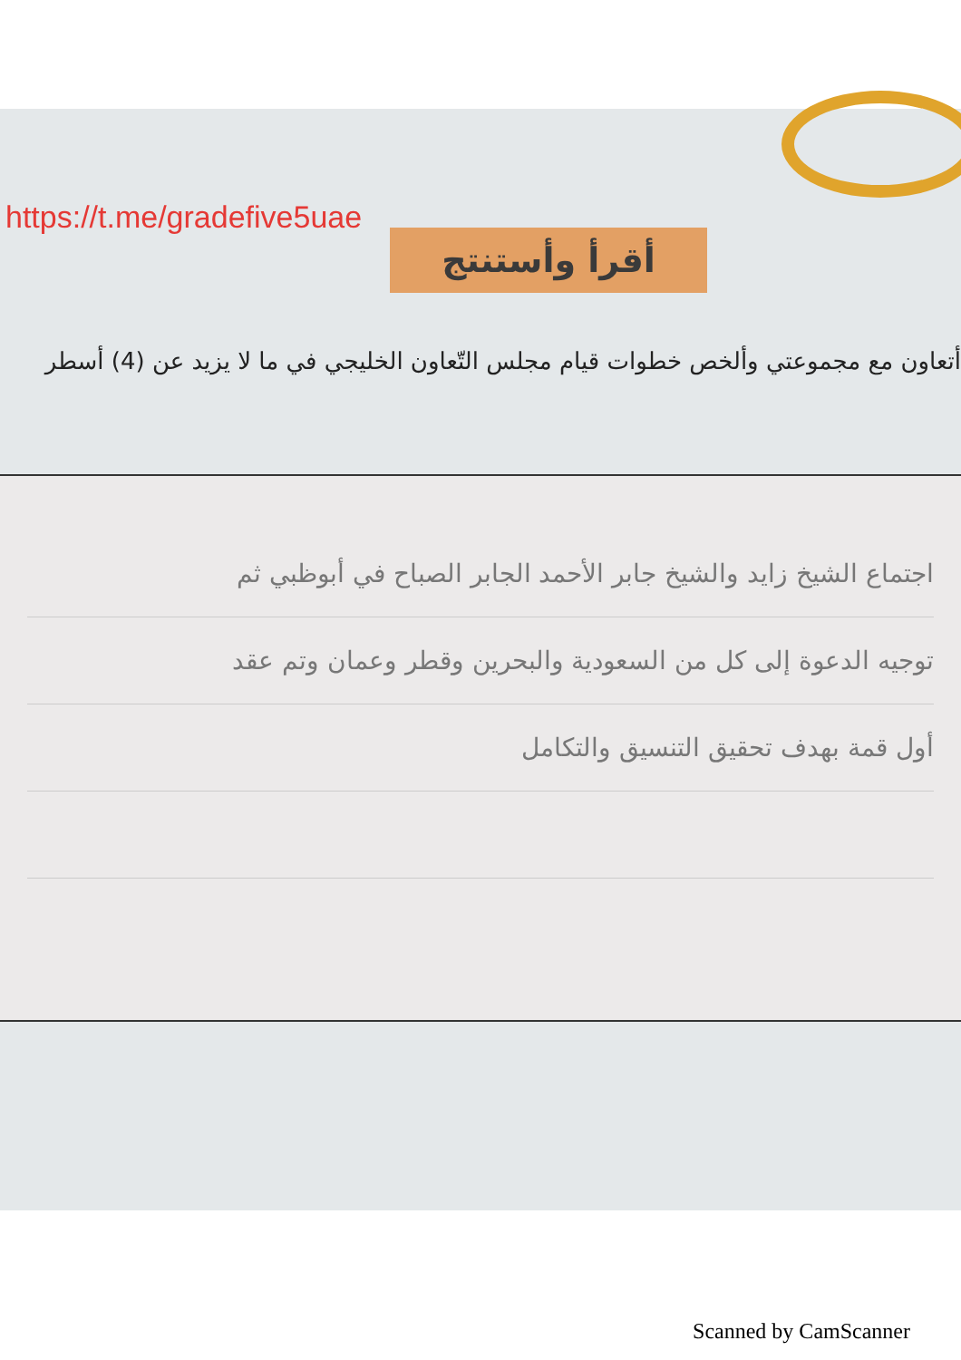https://t.me/gradefive5uae
أقرأ وأستنتج
أتعاون مع مجموعتي وألخص خطوات قيام مجلس التّعاون الخليجي في ما لا يزيد عن (4) أسطر
اجتماع الشيخ زايد والشيخ جابر الأحمد الجابر الصباح في أبوظبي ثم
توجيه الدعوة إلى كل من السعودية والبحرين وقطر وعمان وتم عقد
أول قمة بهدف تحقيق التنسيق والتكامل
Scanned by CamScanner